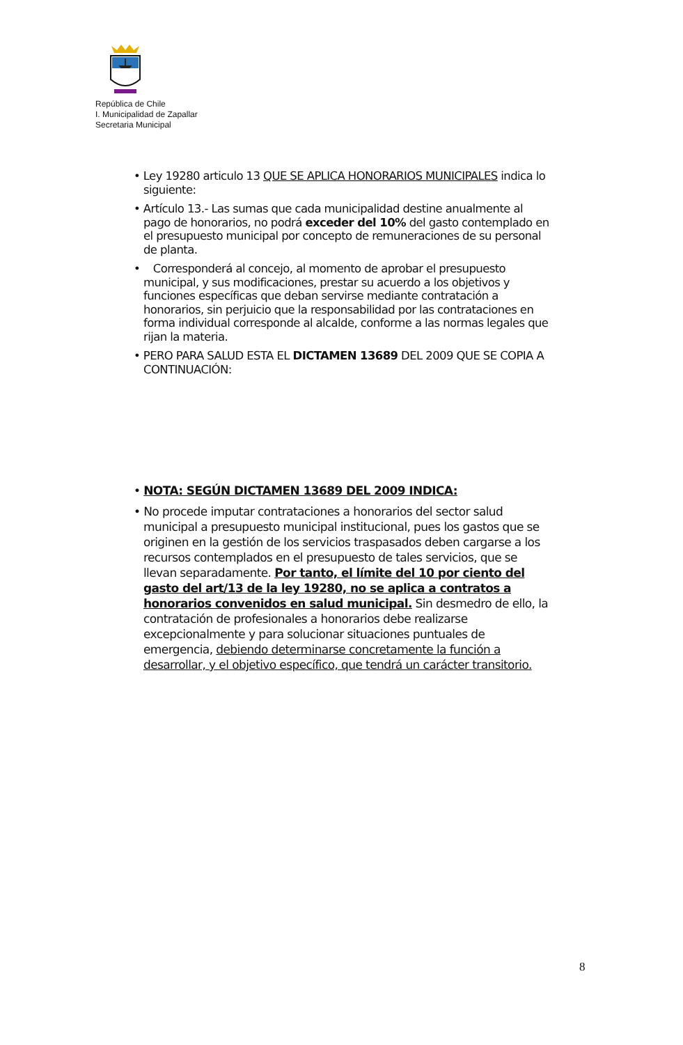República de Chile
I. Municipalidad de Zapallar
Secretaria Municipal
• Ley 19280 articulo 13 QUE SE APLICA HONORARIOS MUNICIPALES indica lo siguiente:
• Artículo 13.- Las sumas que cada municipalidad destine anualmente al pago de honorarios, no podrá exceder del 10% del gasto contemplado en el presupuesto municipal por concepto de remuneraciones de su personal de planta.
• Corresponderá al concejo, al momento de aprobar el presupuesto municipal, y sus modificaciones, prestar su acuerdo a los objetivos y funciones específicas que deban servirse mediante contratación a honorarios, sin perjuicio que la responsabilidad por las contrataciones en forma individual corresponde al alcalde, conforme a las normas legales que rijan la materia.
• PERO PARA SALUD ESTA EL DICTAMEN 13689 DEL 2009 QUE SE COPIA A CONTINUACIÓN:
• NOTA: SEGÚN DICTAMEN 13689 DEL 2009 INDICA:
• No procede imputar contrataciones a honorarios del sector salud municipal a presupuesto municipal institucional, pues los gastos que se originen en la gestión de los servicios traspasados deben cargarse a los recursos contemplados en el presupuesto de tales servicios, que se llevan separadamente. Por tanto, el límite del 10 por ciento del gasto del art/13 de la ley 19280, no se aplica a contratos a honorarios convenidos en salud municipal. Sin desmedro de ello, la contratación de profesionales a honorarios debe realizarse excepcionalmente y para solucionar situaciones puntuales de emergencia, debiendo determinarse concretamente la función a desarrollar, y el objetivo específico, que tendrá un carácter transitorio.
8